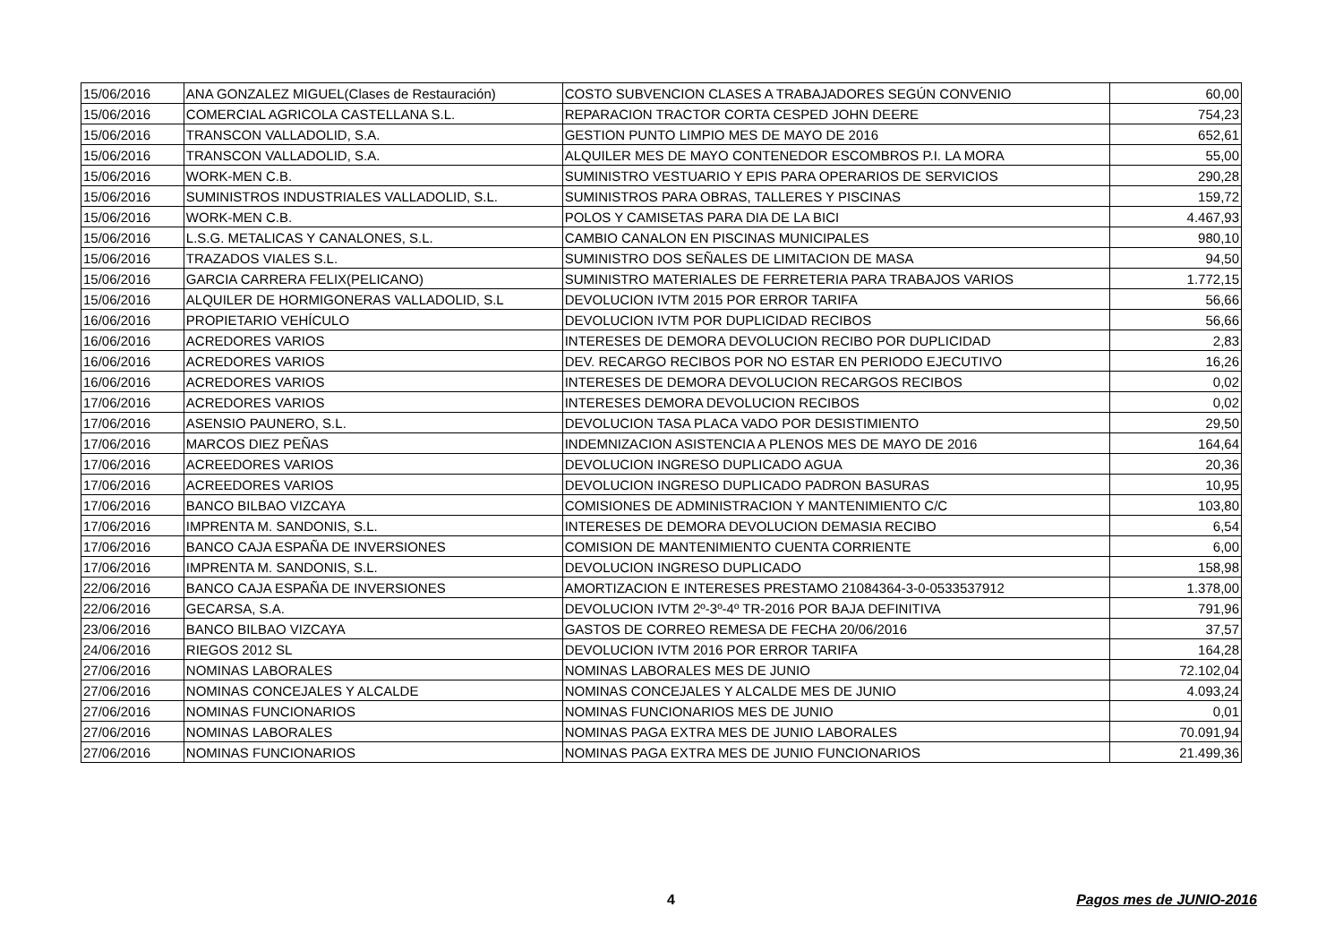| 15/06/2016 | ANA GONZALEZ MIGUEL(Clases de Restauración) | COSTO SUBVENCION CLASES A TRABAJADORES SEGÚN CONVENIO | 60,00 |
| 15/06/2016 | COMERCIAL AGRICOLA CASTELLANA S.L. | REPARACION TRACTOR CORTA CESPED JOHN DEERE | 754,23 |
| 15/06/2016 | TRANSCON VALLADOLID, S.A. | GESTION PUNTO LIMPIO MES DE MAYO DE 2016 | 652,61 |
| 15/06/2016 | TRANSCON VALLADOLID, S.A. | ALQUILER MES DE MAYO CONTENEDOR ESCOMBROS P.I. LA MORA | 55,00 |
| 15/06/2016 | WORK-MEN C.B. | SUMINISTRO VESTUARIO Y EPIS PARA OPERARIOS DE SERVICIOS | 290,28 |
| 15/06/2016 | SUMINISTROS INDUSTRIALES VALLADOLID, S.L. | SUMINISTROS PARA OBRAS, TALLERES Y PISCINAS | 159,72 |
| 15/06/2016 | WORK-MEN C.B. | POLOS Y CAMISETAS PARA DIA DE LA BICI | 4.467,93 |
| 15/06/2016 | L.S.G. METALICAS Y CANALONES, S.L. | CAMBIO CANALON EN PISCINAS MUNICIPALES | 980,10 |
| 15/06/2016 | TRAZADOS VIALES S.L. | SUMINISTRO DOS SEÑALES DE LIMITACION DE MASA | 94,50 |
| 15/06/2016 | GARCIA CARRERA FELIX(PELICANO) | SUMINISTRO MATERIALES DE FERRETERIA PARA TRABAJOS VARIOS | 1.772,15 |
| 15/06/2016 | ALQUILER DE HORMIGONERAS VALLADOLID, S.L | DEVOLUCION IVTM 2015 POR ERROR TARIFA | 56,66 |
| 16/06/2016 | PROPIETARIO VEHÍCULO | DEVOLUCION IVTM POR DUPLICIDAD RECIBOS | 56,66 |
| 16/06/2016 | ACREDORES VARIOS | INTERESES DE DEMORA DEVOLUCION RECIBO POR DUPLICIDAD | 2,83 |
| 16/06/2016 | ACREDORES VARIOS | DEV. RECARGO RECIBOS POR NO ESTAR EN PERIODO EJECUTIVO | 16,26 |
| 16/06/2016 | ACREDORES VARIOS | INTERESES DE DEMORA DEVOLUCION RECARGOS RECIBOS | 0,02 |
| 17/06/2016 | ACREDORES VARIOS | INTERESES DEMORA DEVOLUCION RECIBOS | 0,02 |
| 17/06/2016 | ASENSIO PAUNERO, S.L. | DEVOLUCION TASA PLACA VADO POR DESISTIMIENTO | 29,50 |
| 17/06/2016 | MARCOS DIEZ PEÑAS | INDEMNIZACION ASISTENCIA A PLENOS MES DE MAYO DE 2016 | 164,64 |
| 17/06/2016 | ACREEDORES VARIOS | DEVOLUCION INGRESO DUPLICADO AGUA | 20,36 |
| 17/06/2016 | ACREEDORES VARIOS | DEVOLUCION INGRESO DUPLICADO PADRON BASURAS | 10,95 |
| 17/06/2016 | BANCO BILBAO VIZCAYA | COMISIONES DE ADMINISTRACION Y MANTENIMIENTO C/C | 103,80 |
| 17/06/2016 | IMPRENTA M. SANDONIS, S.L. | INTERESES DE DEMORA DEVOLUCION DEMASIA RECIBO | 6,54 |
| 17/06/2016 | BANCO CAJA ESPAÑA DE INVERSIONES | COMISION DE MANTENIMIENTO CUENTA CORRIENTE | 6,00 |
| 17/06/2016 | IMPRENTA M. SANDONIS, S.L. | DEVOLUCION INGRESO DUPLICADO | 158,98 |
| 22/06/2016 | BANCO CAJA ESPAÑA DE INVERSIONES | AMORTIZACION E INTERESES PRESTAMO 21084364-3-0-0533537912 | 1.378,00 |
| 22/06/2016 | GECARSA, S.A. | DEVOLUCION IVTM 2º-3º-4º TR-2016 POR BAJA DEFINITIVA | 791,96 |
| 23/06/2016 | BANCO BILBAO VIZCAYA | GASTOS DE CORREO REMESA DE FECHA 20/06/2016 | 37,57 |
| 24/06/2016 | RIEGOS 2012 SL | DEVOLUCION IVTM 2016 POR ERROR TARIFA | 164,28 |
| 27/06/2016 | NOMINAS LABORALES | NOMINAS LABORALES MES DE JUNIO | 72.102,04 |
| 27/06/2016 | NOMINAS CONCEJALES Y ALCALDE | NOMINAS CONCEJALES Y ALCALDE MES DE JUNIO | 4.093,24 |
| 27/06/2016 | NOMINAS FUNCIONARIOS | NOMINAS FUNCIONARIOS MES DE JUNIO | 0,01 |
| 27/06/2016 | NOMINAS LABORALES | NOMINAS PAGA EXTRA MES DE JUNIO LABORALES | 70.091,94 |
| 27/06/2016 | NOMINAS FUNCIONARIOS | NOMINAS PAGA EXTRA MES DE JUNIO FUNCIONARIOS | 21.499,36 |
4 Pagos mes de JUNIO-2016